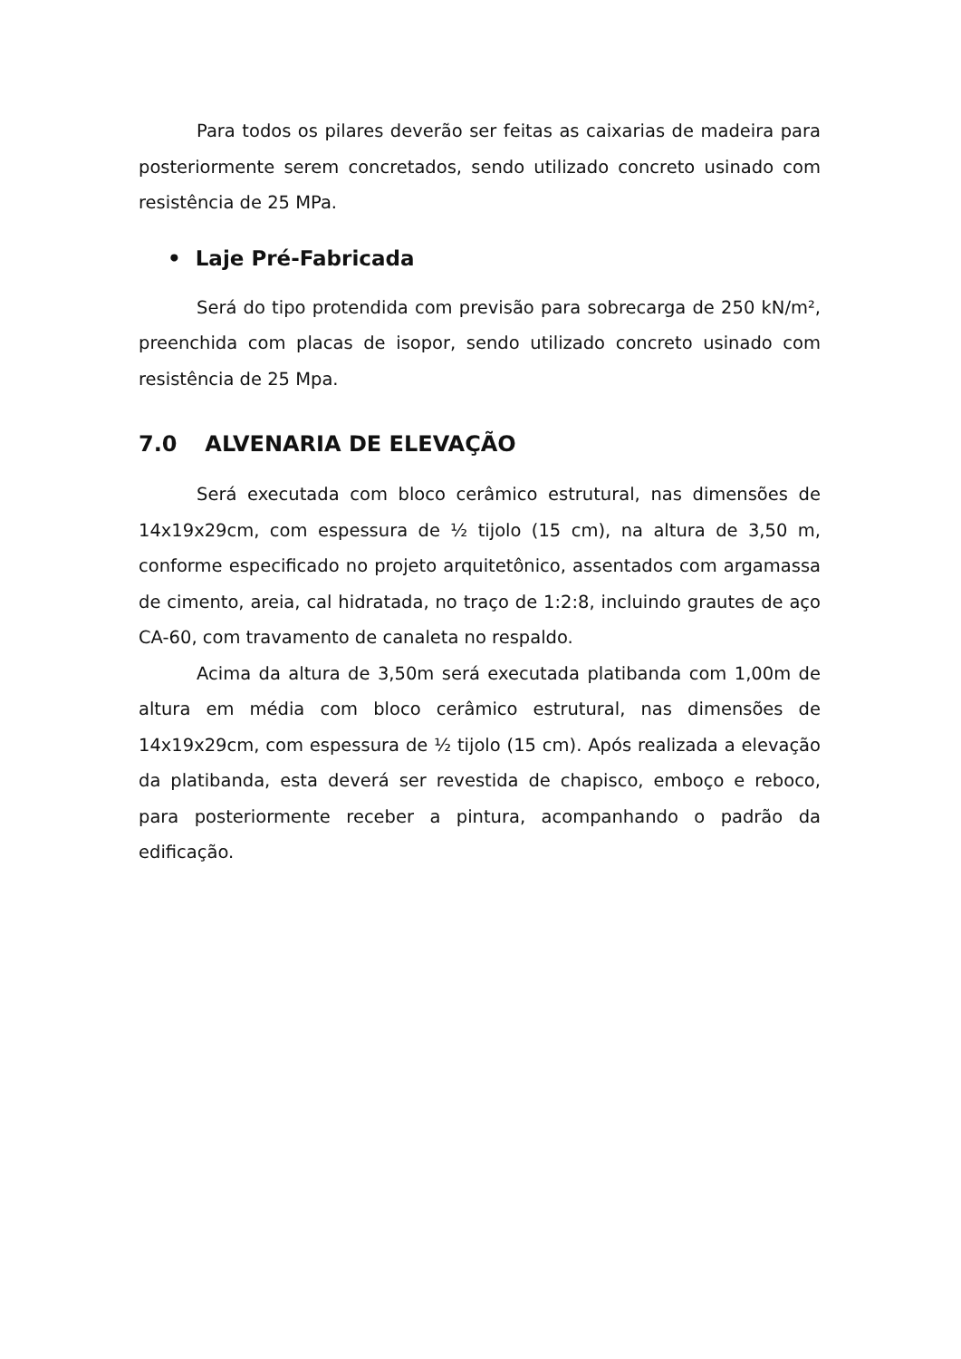Para todos os pilares deverão ser feitas as caixarias de madeira para posteriormente serem concretados, sendo utilizado concreto usinado com resistência de 25 MPa.
• Laje Pré-Fabricada
Será do tipo protendida com previsão para sobrecarga de 250 kN/m², preenchida com placas de isopor, sendo utilizado concreto usinado com resistência de 25 Mpa.
7.0 ALVENARIA DE ELEVAÇÃO
Será executada com bloco cerâmico estrutural, nas dimensões de 14x19x29cm, com espessura de ½ tijolo (15 cm), na altura de 3,50 m, conforme especificado no projeto arquitetônico, assentados com argamassa de cimento, areia, cal hidratada, no traço de 1:2:8, incluindo grautes de aço CA-60, com travamento de canaleta no respaldo.
Acima da altura de 3,50m será executada platibanda com 1,00m de altura em média com bloco cerâmico estrutural, nas dimensões de 14x19x29cm, com espessura de ½ tijolo (15 cm). Após realizada a elevação da platibanda, esta deverá ser revestida de chapisco, emboço e reboco, para posteriormente receber a pintura, acompanhando o padrão da edificação.